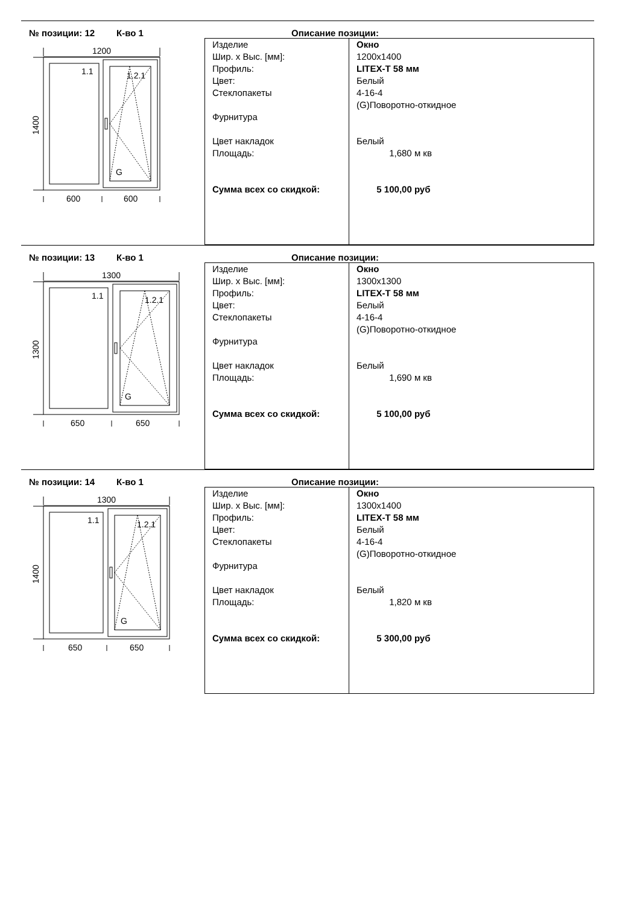№ позиции: 12 К-во 1 Описание позиции:
1200
1.1
1.2.1
G
600
600
1400
| Изделие Шир. x Выс. [мм]: Профиль: Цвет: Стеклопакеты Фурнитура Цвет накладок Площадь: Сумма всех со скидкой: | Окно 1200x1400 LITEX-T 58 мм Белый 4-16-4 (G)Поворотно-откидное Белый 1,680 м кв 5 100,00 руб |
№ позиции: 13 К-во 1 Описание позиции:
1300
1.1
1.2.1
G
650
650
1300
| Изделие Шир. x Выс. [мм]: Профиль: Цвет: Стеклопакеты Фурнитура Цвет накладок Площадь: Сумма всех со скидкой: | Окно 1300x1300 LITEX-T 58 мм Белый 4-16-4 (G)Поворотно-откидное Белый 1,690 м кв 5 100,00 руб |
№ позиции: 14 К-во 1 Описание позиции:
1300
1.1
1.2.1
G
650
650
1400
| Изделие Шир. x Выс. [мм]: Профиль: Цвет: Стеклопакеты Фурнитура Цвет накладок Площадь: Сумма всех со скидкой: | Окно 1300x1400 LITEX-T 58 мм Белый 4-16-4 (G)Поворотно-откидное Белый 1,820 м кв 5 300,00 руб |